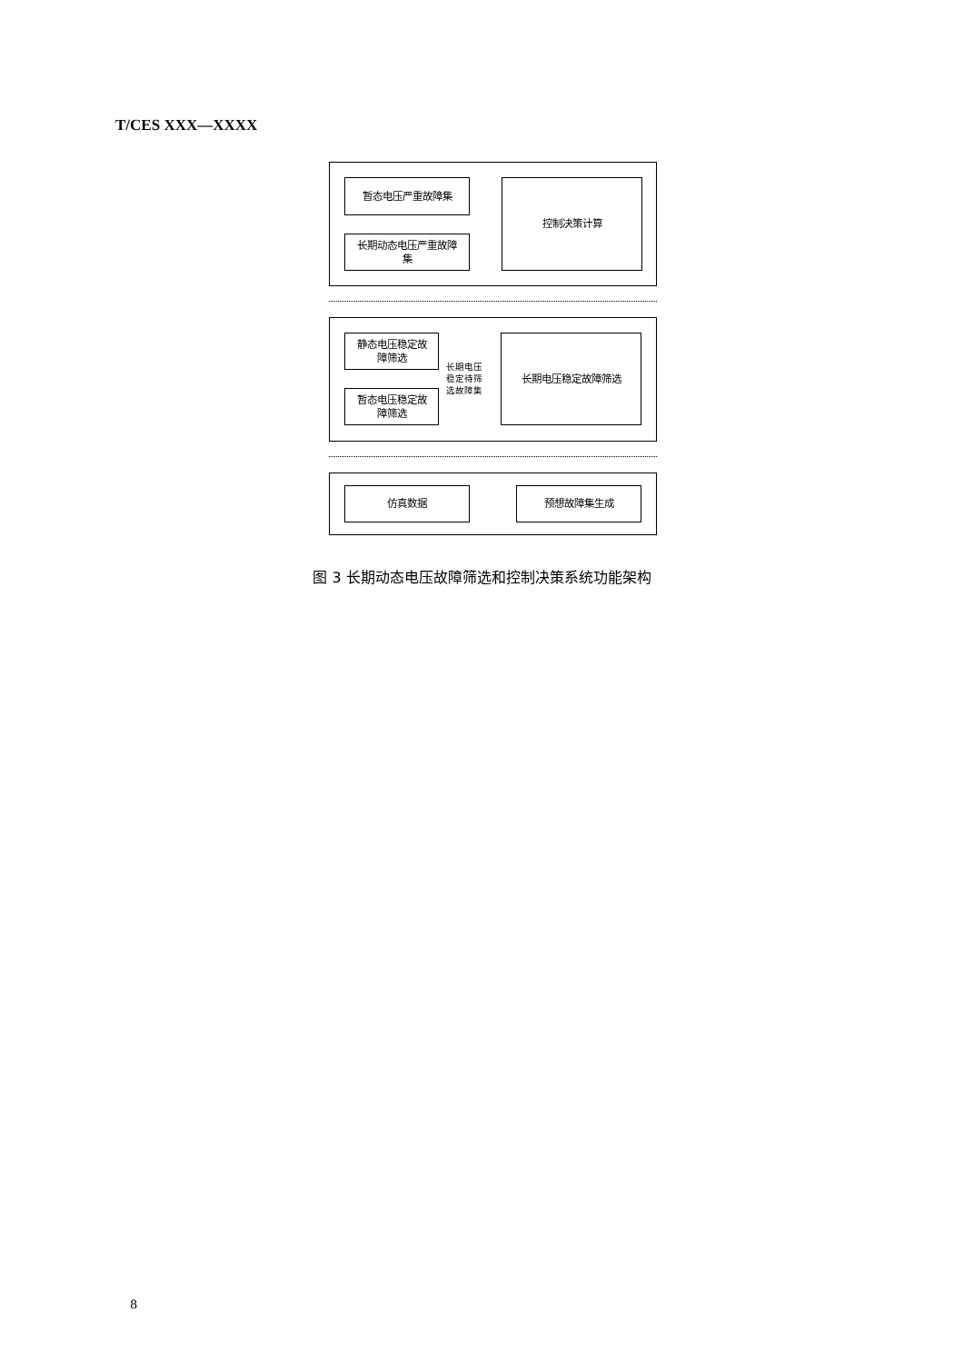T/CES XXX—XXXX
暂态电压严重故障集
长期动态电压严重故障
集
控制决策计算
静态电压稳定故
障筛选
暂态电压稳定故
障筛选
长期电压
稳定待筛
选故障集
长期电压稳定故障筛选
仿真数据 预想故障集生成
图 3 长期动态电压故障筛选和控制决策系统功能架构
8